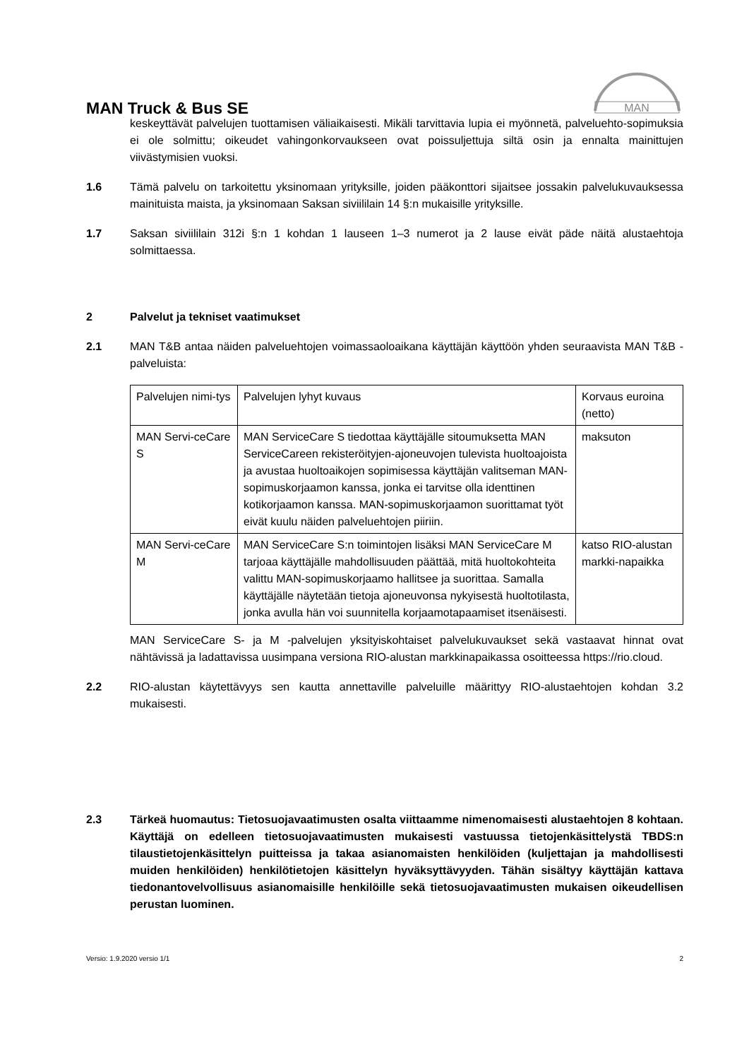MAN
MAN Truck & Bus SE
keskeyttävät palvelujen tuottamisen väliaikaisesti. Mikäli tarvittavia lupia ei myönnetä, palveluehto-sopimuksia ei ole solmittu; oikeudet vahingonkorvaukseen ovat poissuljettuja siltä osin ja ennalta mainittujen viivästymisien vuoksi.
1.6 Tämä palvelu on tarkoitettu yksinomaan yrityksille, joiden pääkonttori sijaitsee jossakin palvelukuvauksessa mainituista maista, ja yksinomaan Saksan siviililain 14 §:n mukaisille yrityksille.
1.7 Saksan siviililain 312i §:n 1 kohdan 1 lauseen 1–3 numerot ja 2 lause eivät päde näitä alustaehtoja solmittaessa.
2 Palvelut ja tekniset vaatimukset
2.1 MAN T&B antaa näiden palveluehtojen voimassaoloaikana käyttäjän käyttöön yhden seuraavista MAN T&B -palveluista:
| Palvelujen nimi-tys | Palvelujen lyhyt kuvaus | Korvaus euroina (netto) |
| MAN Servi-ceCare S | MAN ServiceCare S tiedottaa käyttäjälle sitoumuksetta MAN ServiceCareen rekisteröityjen-ajoneuvojen tulevista huoltoajoista ja avustaa huoltoaikojen sopimisessa käyttäjän valitseman MAN-sopimuskorjaamon kanssa, jonka ei tarvitse olla identtinen kotikorjaamon kanssa. MAN-sopimuskorjaamon suorittamat työt eivät kuulu näiden palveluehtojen piiriin. | maksuton |
| MAN Servi-ceCare M | MAN ServiceCare S:n toimintojen lisäksi MAN ServiceCare M tarjoaa käyttäjälle mahdollisuuden päättää, mitä huoltokohteita valittu MAN-sopimuskorjaamo hallitsee ja suorittaa. Samalla käyttäjälle näytetään tietoja ajoneuvonsa nykyisestä huoltotilasta, jonka avulla hän voi suunnitella korjaamotapaamiset itsenäisesti. | katso RIO-alustan markki-napaikka |
MAN ServiceCare S- ja M -palvelujen yksityiskohtaiset palvelukuvaukset sekä vastaavat hinnat ovat nähtävissä ja ladattavissa uusimpana versiona RIO-alustan markkinapaikassa osoitteessa https://rio.cloud.
2.2 RIO-alustan käytettävyys sen kautta annettaville palveluille määrittyy RIO-alustaehtojen kohdan 3.2 mukaisesti.
2.3 Tärkeä huomautus: Tietosuojavaatimusten osalta viittaamme nimenomaisesti alustaehtojen 8 kohtaan. Käyttäjä on edelleen tietosuojavaatimusten mukaisesti vastuussa tietojenkäsittelystä TBDS:n tilaustietojenkäsittelyn puitteissa ja takaa asianomaisten henkilöiden (kuljettajan ja mahdollisesti muiden henkilöiden) henkilötietojen käsittelyn hyväksyttävyyden. Tähän sisältyy käyttäjän kattava tiedonantovelvollisuus asianomaisille henkilöille sekä tietosuojavaatimusten mukaisen oikeudellisen perustan luominen.
Versio: 1.9.2020 versio 1/1 2